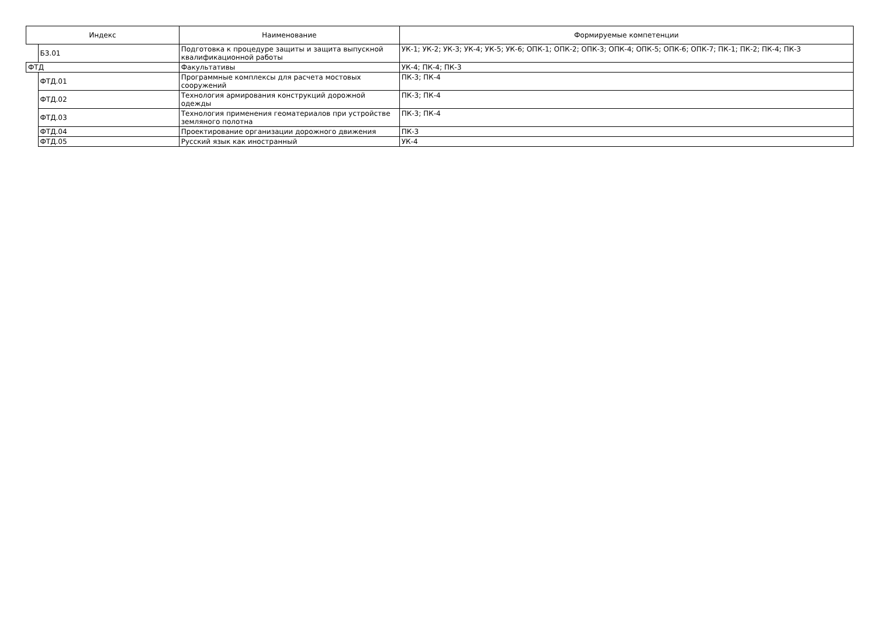| Индекс | | Наименование | Формируемые компетенции |
| --- | --- | --- | --- |
| | Б3.01 | Подготовка к процедуре защиты и защита выпускной квалификационной работы | УК-1; УК-2; УК-3; УК-4; УК-5; УК-6; ОПК-1; ОПК-2; ОПК-3; ОПК-4; ОПК-5; ОПК-6; ОПК-7; ПК-1; ПК-2; ПК-4; ПК-3 |
| ФТД | | Факультативы | УК-4; ПК-4; ПК-3 |
| | ФТД.01 | Программные комплексы для расчета мостовых сооружений | ПК-3; ПК-4 |
| | ФТД.02 | Технология армирования конструкций дорожной одежды | ПК-3; ПК-4 |
| | ФТД.03 | Технология применения геоматериалов при устройстве земляного полотна | ПК-3; ПК-4 |
| | ФТД.04 | Проектирование организации дорожного движения | ПК-3 |
| | ФТД.05 | Русский язык как иностранный | УК-4 |